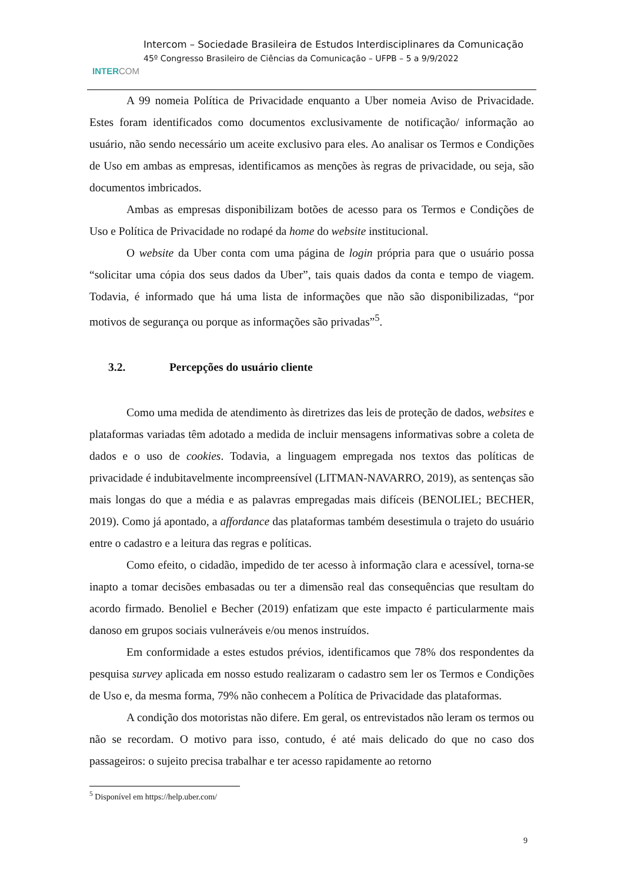INTER COM
Intercom – Sociedade Brasileira de Estudos Interdisciplinares da Comunicação
45º Congresso Brasileiro de Ciências da Comunicação – UFPB – 5 a 9/9/2022
A 99 nomeia Política de Privacidade enquanto a Uber nomeia Aviso de Privacidade. Estes foram identificados como documentos exclusivamente de notificação/ informação ao usuário, não sendo necessário um aceite exclusivo para eles. Ao analisar os Termos e Condições de Uso em ambas as empresas, identificamos as menções às regras de privacidade, ou seja, são documentos imbricados.
Ambas as empresas disponibilizam botões de acesso para os Termos e Condições de Uso e Política de Privacidade no rodapé da home do website institucional.
O website da Uber conta com uma página de login própria para que o usuário possa “solicitar uma cópia dos seus dados da Uber”, tais quais dados da conta e tempo de viagem. Todavia, é informado que há uma lista de informações que não são disponibilizadas, “por motivos de segurança ou porque as informações são privadas”<sup>5</sup>.
3.2. Percepções do usuário cliente
Como uma medida de atendimento às diretrizes das leis de proteção de dados, websites e plataformas variadas têm adotado a medida de incluir mensagens informativas sobre a coleta de dados e o uso de cookies. Todavia, a linguagem empregada nos textos das políticas de privacidade é indubitavelmente incompreensível (LITMAN-NAVARRO, 2019), as sentenças são mais longas do que a média e as palavras empregadas mais difíceis (BENOLIEL; BECHER, 2019). Como já apontado, a affordance das plataformas também desestimula o trajeto do usuário entre o cadastro e a leitura das regras e políticas.
Como efeito, o cidadão, impedido de ter acesso à informação clara e acessível, torna-se inapto a tomar decisões embasadas ou ter a dimensão real das consequências que resultam do acordo firmado. Benoliel e Becher (2019) enfatizam que este impacto é particularmente mais danoso em grupos sociais vulneráveis e/ou menos instruídos.
Em conformidade a estes estudos prévios, identificamos que 78% dos respondentes da pesquisa survey aplicada em nosso estudo realizaram o cadastro sem ler os Termos e Condições de Uso e, da mesma forma, 79% não conhecem a Política de Privacidade das plataformas.
A condição dos motoristas não difere. Em geral, os entrevistados não leram os termos ou não se recordam. O motivo para isso, contudo, é até mais delicado do que no caso dos passageiros: o sujeito precisa trabalhar e ter acesso rapidamente ao retorno
<sup>5</sup> Disponível em https://help.uber.com/
9